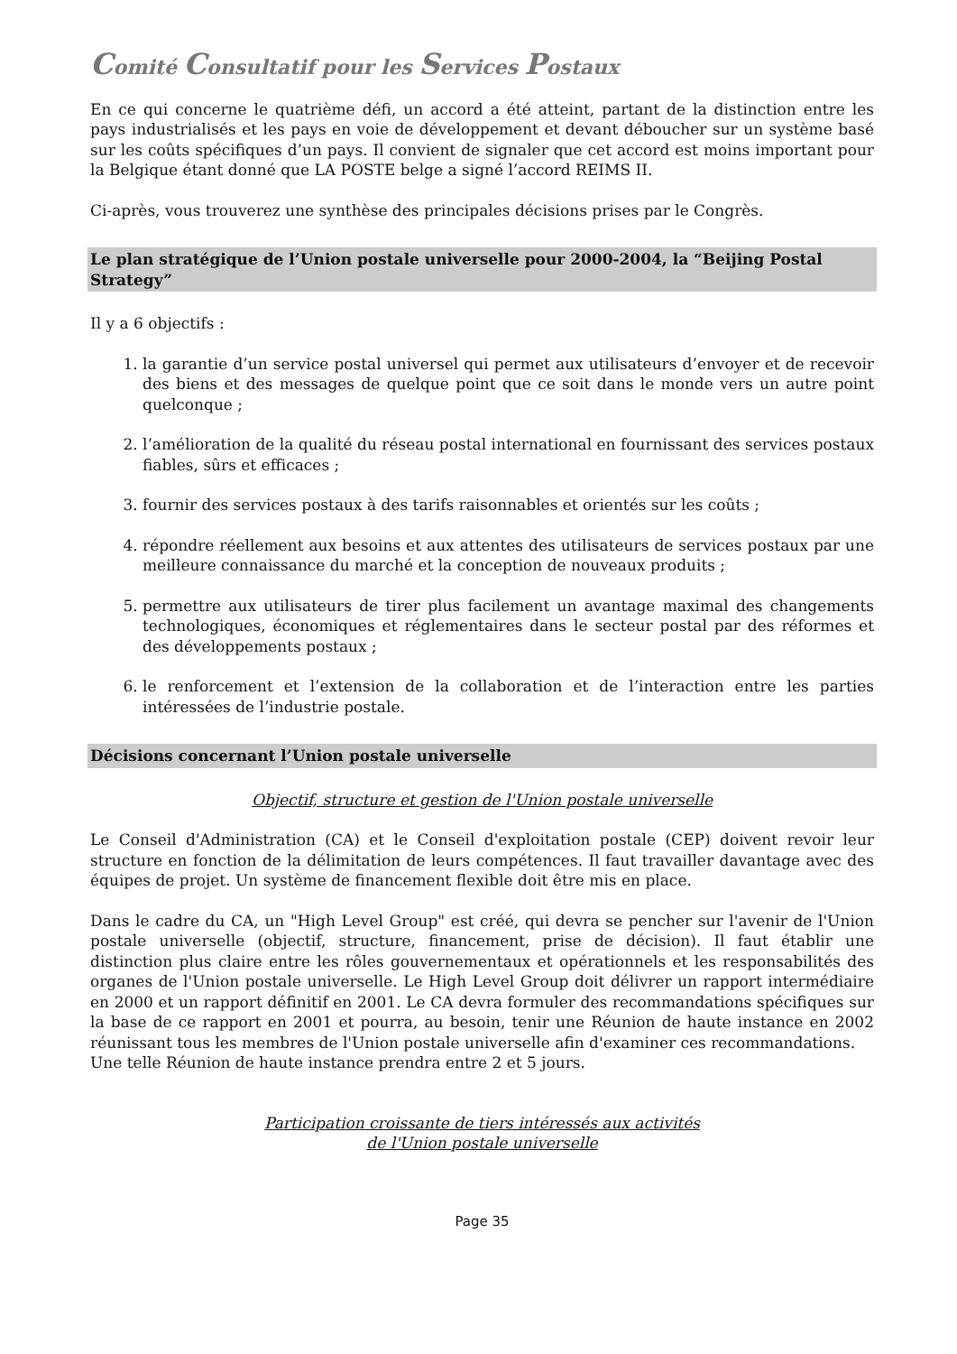Comité Consultatif pour les Services Postaux
En ce qui concerne le quatrième défi, un accord a été atteint, partant de la distinction entre les pays industrialisés et les pays en voie de développement et devant déboucher sur un système basé sur les coûts spécifiques d’un pays. Il convient de signaler que cet accord est moins important pour la Belgique étant donné que LA POSTE belge a signé l’accord REIMS II.
Ci-après, vous trouverez une synthèse des principales décisions prises par le Congrès.
Le plan stratégique de l’Union postale universelle pour 2000-2004, la “Beijing Postal Strategy”
Il y a 6 objectifs :
1. la garantie d’un service postal universel qui permet aux utilisateurs d’envoyer et de recevoir des biens et des messages de quelque point que ce soit dans le monde vers un autre point quelconque ;
2. l’amélioration de la qualité du réseau postal international en fournissant des services postaux fiables, sûrs et efficaces ;
3. fournir des services postaux à des tarifs raisonnables et orientés sur les coûts ;
4. répondre réellement aux besoins et aux attentes des utilisateurs de services postaux par une meilleure connaissance du marché et la conception de nouveaux produits ;
5. permettre aux utilisateurs de tirer plus facilement un avantage maximal des changements technologiques, économiques et réglementaires dans le secteur postal par des réformes et des développements postaux ;
6. le renforcement et l’extension de la collaboration et de l’interaction entre les parties intéressées de l’industrie postale.
Décisions concernant l’Union postale universelle
Objectif, structure et gestion de l'Union postale universelle
Le Conseil d'Administration (CA) et le Conseil d'exploitation postale (CEP) doivent revoir leur structure en fonction de la délimitation de leurs compétences. Il faut travailler davantage avec des équipes de projet. Un système de financement flexible doit être mis en place.
Dans le cadre du CA, un "High Level Group" est créé, qui devra se pencher sur l'avenir de l'Union postale universelle (objectif, structure, financement, prise de décision). Il faut établir une distinction plus claire entre les rôles gouvernementaux et opérationnels et les responsabilités des organes de l'Union postale universelle. Le High Level Group doit délivrer un rapport intermédiaire en 2000 et un rapport définitif en 2001. Le CA devra formuler des recommandations spécifiques sur la base de ce rapport en 2001 et pourra, au besoin, tenir une Réunion de haute instance en 2002 réunissant tous les membres de l'Union postale universelle afin d'examiner ces recommandations.
Une telle Réunion de haute instance prendra entre 2 et 5 jours.
Participation croissante de tiers intéressés aux activités
de l'Union postale universelle
Page 35